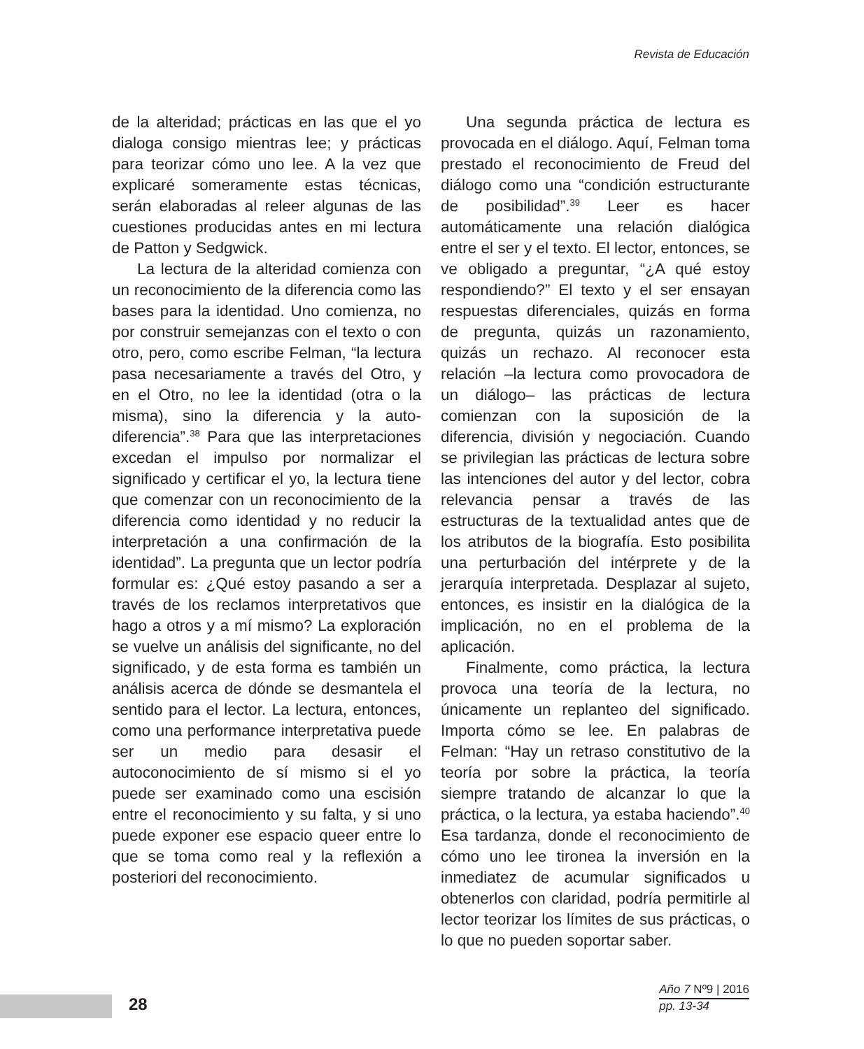Revista de Educación
de la alteridad; prácticas en las que el yo dialoga consigo mientras lee; y prácticas para teorizar cómo uno lee. A la vez que explicaré someramente estas técnicas, serán elaboradas al releer algunas de las cuestiones producidas antes en mi lectura de Patton y Sedgwick.
La lectura de la alteridad comienza con un reconocimiento de la diferencia como las bases para la identidad. Uno comienza, no por construir semejanzas con el texto o con otro, pero, como escribe Felman, “la lectura pasa necesariamente a través del Otro, y en el Otro, no lee la identidad (otra o la misma), sino la diferencia y la auto-diferencia”.<sup>38</sup> Para que las interpretaciones excedan el impulso por normalizar el significado y certificar el yo, la lectura tiene que comenzar con un reconocimiento de la diferencia como identidad y no reducir la interpretación a una confirmación de la identidad”. La pregunta que un lector podría formular es: ¿Qué estoy pasando a ser a través de los reclamos interpretativos que hago a otros y a mí mismo? La exploración se vuelve un análisis del significante, no del significado, y de esta forma es también un análisis acerca de dónde se desmantela el sentido para el lector. La lectura, entonces, como una performance interpretativa puede ser un medio para desasir el autoconocimiento de sí mismo si el yo puede ser examinado como una escisión entre el reconocimiento y su falta, y si uno puede exponer ese espacio queer entre lo que se toma como real y la reflexión a posteriori del reconocimiento.
Una segunda práctica de lectura es provocada en el diálogo. Aquí, Felman toma prestado el reconocimiento de Freud del diálogo como una “condición estructurante de posibilidad”.<sup>39</sup> Leer es hacer automáticamente una relación dialógica entre el ser y el texto. El lector, entonces, se ve obligado a preguntar, “¿A qué estoy respondiendo?” El texto y el ser ensayan respuestas diferenciales, quizás en forma de pregunta, quizás un razonamiento, quizás un rechazo. Al reconocer esta relación –la lectura como provocadora de un diálogo– las prácticas de lectura comienzan con la suposición de la diferencia, división y negociación. Cuando se privilegian las prácticas de lectura sobre las intenciones del autor y del lector, cobra relevancia pensar a través de las estructuras de la textualidad antes que de los atributos de la biografía. Esto posibilita una perturbación del intérprete y de la jerarquía interpretada. Desplazar al sujeto, entonces, es insistir en la dialógica de la implicación, no en el problema de la aplicación.
Finalmente, como práctica, la lectura provoca una teoría de la lectura, no únicamente un replanteo del significado. Importa cómo se lee. En palabras de Felman: “Hay un retraso constitutivo de la teoría por sobre la práctica, la teoría siempre tratando de alcanzar lo que la práctica, o la lectura, ya estaba haciendo”.<sup>40</sup> Esa tardanza, donde el reconocimiento de cómo uno lee tironea la inversión en la inmediatez de acumular significados u obtenerlos con claridad, podría permitirle al lector teorizar los límites de sus prácticas, o lo que no pueden soportar saber.
28
Año 7 Nº9 | 2016
pp. 13-34